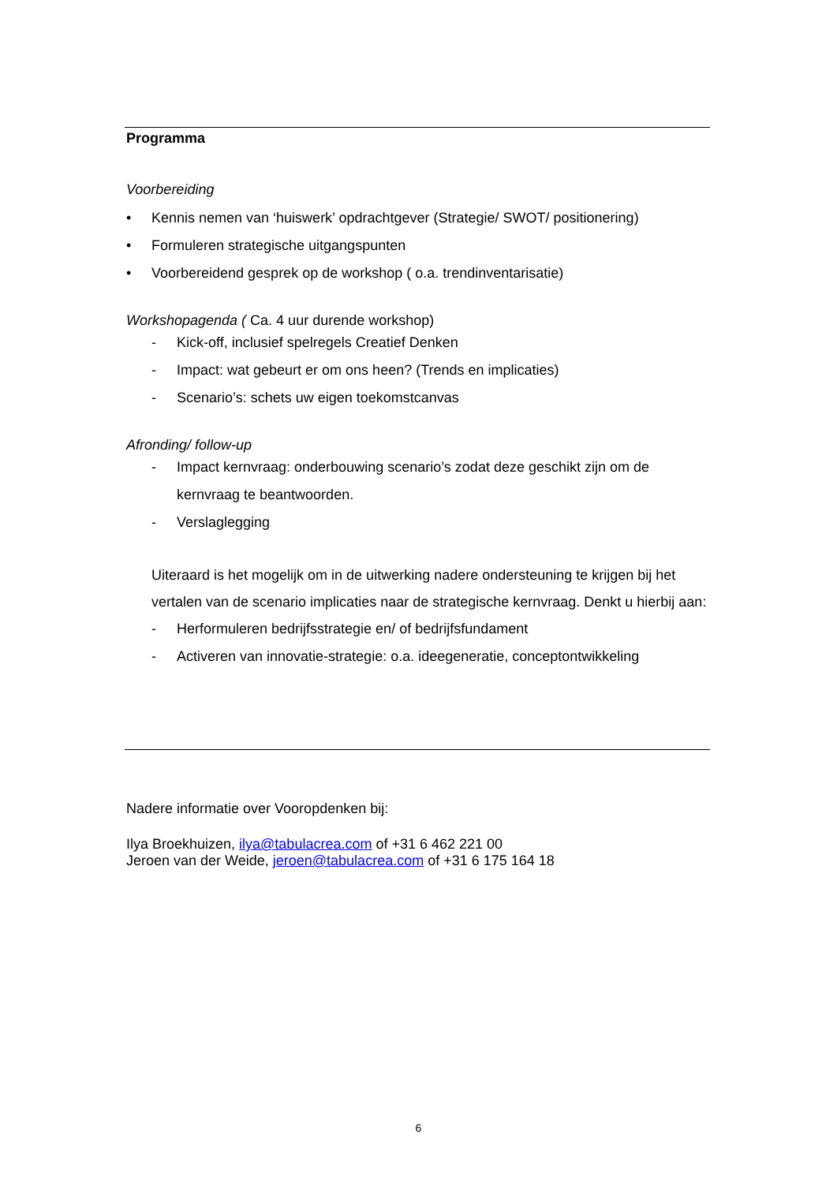Programma
Voorbereiding
• Kennis nemen van ‘huiswerk’ opdrachtgever (Strategie/ SWOT/ positionering)
• Formuleren strategische uitgangspunten
• Voorbereidend gesprek op de workshop ( o.a. trendinventarisatie)
Workshopagenda ( Ca. 4 uur durende workshop)
- Kick-off, inclusief spelregels Creatief Denken
- Impact: wat gebeurt er om ons heen? (Trends en implicaties)
- Scenario’s: schets uw eigen toekomstcanvas
Afronding/ follow-up
- Impact kernvraag: onderbouwing scenario’s zodat deze geschikt zijn om de kernvraag te beantwoorden.
- Verslaglegging
Uiteraard is het mogelijk om in de uitwerking nadere ondersteuning te krijgen bij het vertalen van de scenario implicaties naar de strategische kernvraag. Denkt u hierbij aan:
- Herformuleren bedrijfsstrategie en/ of bedrijfsfundament
- Activeren van innovatie-strategie: o.a. ideegeneratie, conceptontwikkeling
Nadere informatie over Vooropdenken bij:
Ilya Broekhuizen, ilya@tabulacrea.com of +31 6 462 221 00
Jeroen van der Weide, jeroen@tabulacrea.com of +31 6 175 164 18
6